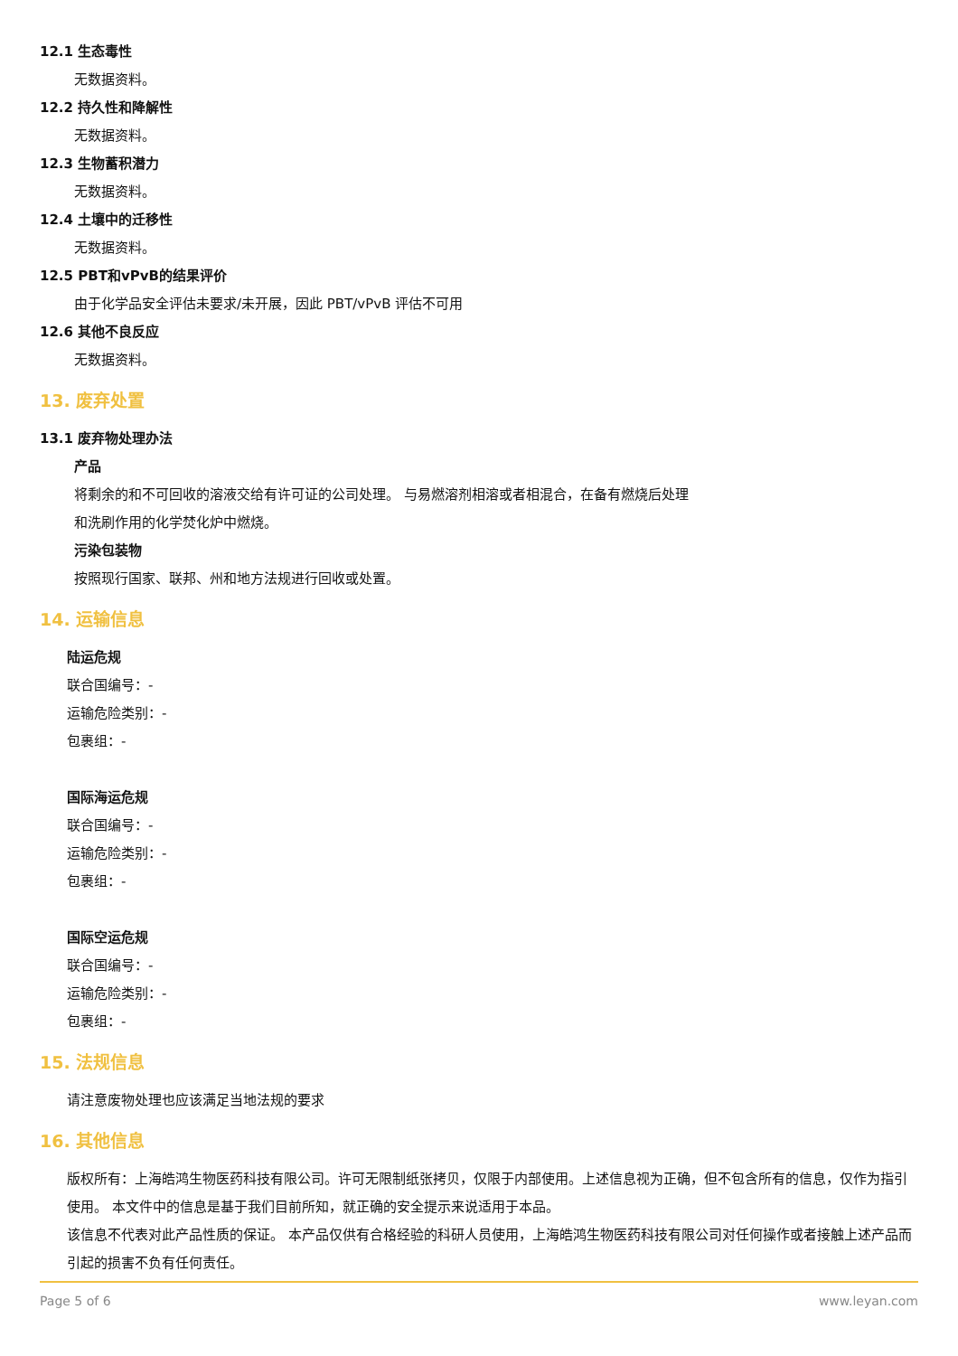12.1 生态毒性
无数据资料。
12.2 持久性和降解性
无数据资料。
12.3 生物蓄积潜力
无数据资料。
12.4 土壤中的迁移性
无数据资料。
12.5 PBT和vPvB的结果评价
由于化学品安全评估未要求/未开展，因此 PBT/vPvB 评估不可用
12.6 其他不良反应
无数据资料。
13. 废弃处置
13.1 废弃物处理办法
产品
将剩余的和不可回收的溶液交给有许可证的公司处理。 与易燃溶剂相溶或者相混合，在备有燃烧后处理
和洗刷作用的化学焚化炉中燃烧。
污染包装物
按照现行国家、联邦、州和地方法规进行回收或处置。
14. 运输信息
陆运危规
联合国编号：-
运输危险类别：-
包裹组：-
国际海运危规
联合国编号：-
运输危险类别：-
包裹组：-
国际空运危规
联合国编号：-
运输危险类别：-
包裹组：-
15. 法规信息
请注意废物处理也应该满足当地法规的要求
16. 其他信息
版权所有：上海皓鸿生物医药科技有限公司。许可无限制纸张拷贝，仅限于内部使用。上述信息视为正确，但不包含所有的信息，仅作为指引使用。 本文件中的信息是基于我们目前所知，就正确的安全提示来说适用于本品。
该信息不代表对此产品性质的保证。 本产品仅供有合格经验的科研人员使用，上海皓鸿生物医药科技有限公司对任何操作或者接触上述产品而引起的损害不负有任何责任。
Page 5 of 6 www.leyan.com